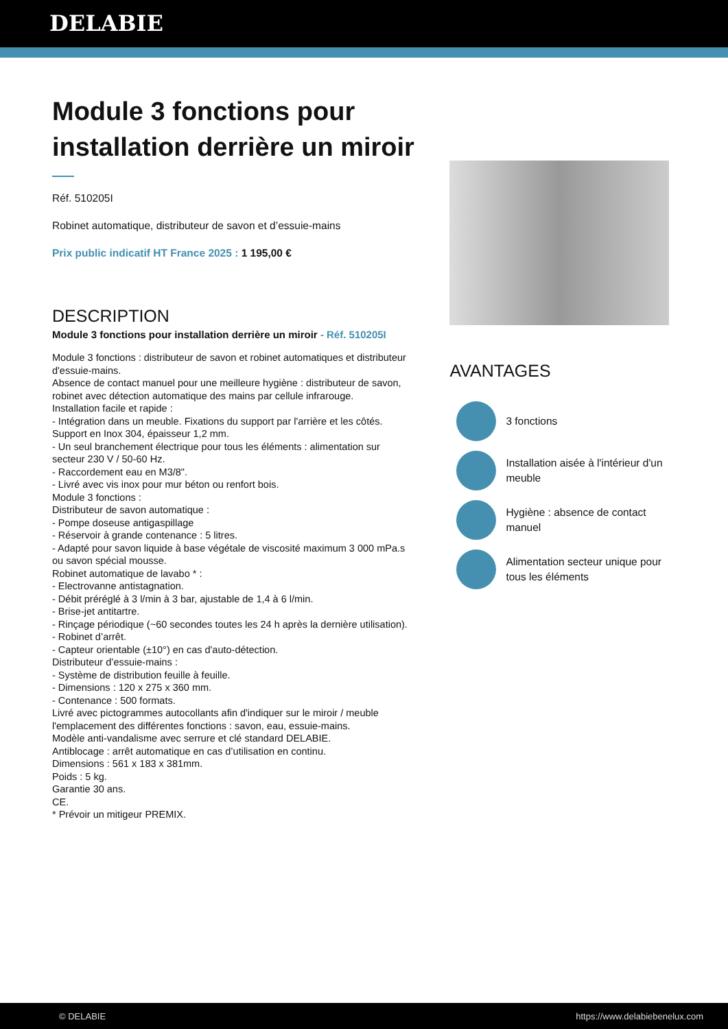DELABIE
Module 3 fonctions pour installation derrière un miroir
Réf. 510205I
Robinet automatique, distributeur de savon et d’essuie-mains
Prix public indicatif HT France 2025 : 1 195,00 €
DESCRIPTION
Module 3 fonctions pour installation derrière un miroir - Réf. 510205I
Module 3 fonctions : distributeur de savon et robinet automatiques et distributeur d'essuie-mains.
Absence de contact manuel pour une meilleure hygiène : distributeur de savon, robinet avec détection automatique des mains par cellule infrarouge.
Installation facile et rapide :
- Intégration dans un meuble. Fixations du support par l'arrière et les côtés. Support en Inox 304, épaisseur 1,2 mm.
- Un seul branchement électrique pour tous les éléments : alimentation sur secteur 230 V / 50-60 Hz.
- Raccordement eau en M3/8".
- Livré avec vis inox pour mur béton ou renfort bois.
Module 3 fonctions :
Distributeur de savon automatique :
- Pompe doseuse antigaspillage
- Réservoir à grande contenance : 5 litres.
- Adapté pour savon liquide à base végétale de viscosité maximum 3 000 mPa.s ou savon spécial mousse.
Robinet automatique de lavabo * :
- Electrovanne antistagnation.
- Débit préréglé à 3 l/min à 3 bar, ajustable de 1,4 à 6 l/min.
- Brise-jet antitartre.
- Rinçage périodique (~60 secondes toutes les 24 h après la dernière utilisation).
- Robinet d’arrêt.
- Capteur orientable (±10°) en cas d'auto-détection.
Distributeur d’essuie-mains :
- Système de distribution feuille à feuille.
- Dimensions : 120 x 275 x 360 mm.
- Contenance : 500 formats.
Livré avec pictogrammes autocollants afin d'indiquer sur le miroir / meuble l'emplacement des différentes fonctions : savon, eau, essuie-mains.
Modèle anti-vandalisme avec serrure et clé standard DELABIE.
Antiblocage : arrêt automatique en cas d’utilisation en continu.
Dimensions : 561 x 183 x 381mm.
Poids : 5 kg.
Garantie 30 ans.
CE.
* Prévoir un mitigeur PREMIX.
AVANTAGES
3 fonctions
Installation aisée à l'intérieur d'un meuble
Hygiène : absence de contact manuel
Alimentation secteur unique pour tous les éléments
© DELABIE https://www.delabiebenelux.com